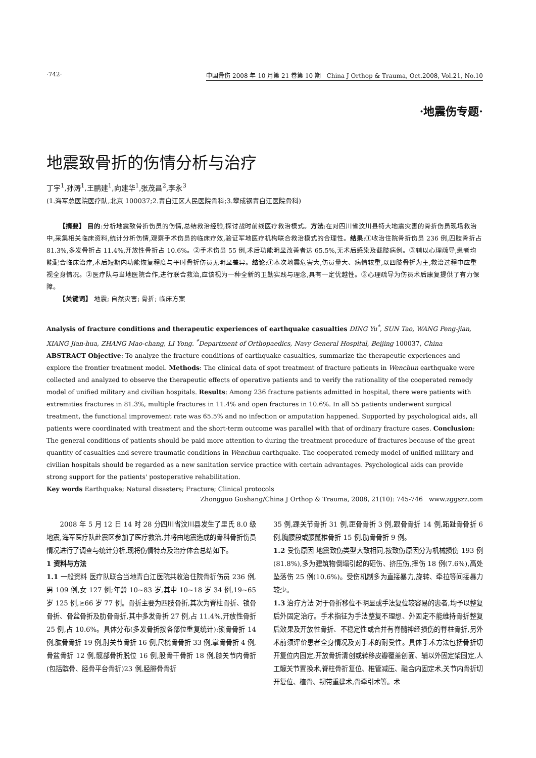·742· 中国骨伤 2008 年 10 月第 21 卷第 10 期 China J Orthop & Trauma, Oct.2008, Vol.21, No.10
·地震伤专题·
地震致骨折的伤情分析与治疗
丁宇<sup>1</sup>,孙涛<sup>1</sup>,王鹏建<sup>1</sup>,向建华<sup>1</sup>,张茂昌<sup>2</sup>,李永<sup>3</sup>
(1.海军总医院医疗队,北京 100037;2.青白江区人民医院骨科;3.攀成钢青白江医院骨科)
【摘要】 目的:分析地震致骨折伤员的伤情,总结救治经验,探讨战时前线医疗救治模式。方法:在对四川省汶川县特大地震灾害的骨折伤员现场救治中,采集相关临床资料,统计分析伤情,观察手术伤员的临床疗效,验证军地医疗机构联合救治模式的合理性。结果:①收治住院骨折伤员 236 例,四肢骨折占 81.3%,多发骨折占 11.4%,开放性骨折占 10.6%。②手术伤员 55 例,术后功能明显改善者达 65.5%,无术后感染及截肢病例。③辅以心理疏导,患者均能配合临床治疗,术后短期内功能恢复程度与平时骨折伤员无明显差异。结论:①本次地震危害大,伤员量大、病情较重,以四肢骨折为主,救治过程中应重视全身情况。②医疗队与当地医院合作,进行联合救治,应该视为一种全新的卫勤实践与理念,具有一定优越性。③心理疏导为伤员术后康复提供了有力保障。
【关键词】 地震; 自然灾害; 骨折; 临床方案
Analysis of fracture conditions and therapeutic experiences of earthquake casualties DING Yu<sup>*</sup>, SUN Tao, WANG Peng-jian, XIANG Jian-hua, ZHANG Mao-chang, LI Yong. <sup>*</sup>Department of Orthopaedics, Navy General Hospital, Beijing 100037, China
ABSTRACT Objective: To analyze the fracture conditions of earthquake casualties, summarize the therapeutic experiences and explore the frontier treatment model. Methods: The clinical data of spot treatment of fracture patients in Wenchun earthquake were collected and analyzed to observe the therapeutic effects of operative patients and to verify the rationality of the cooperated remedy model of unified military and civilian hospitals. Results: Among 236 fracture patients admitted in hospital, there were patients with extremities fractures in 81.3%, multiple fractures in 11.4% and open fractures in 10.6%. In all 55 patients underwent surgical treatment, the functional improvement rate was 65.5% and no infection or amputation happened. Supported by psychological aids, all patients were coordinated with treatment and the short-term outcome was parallel with that of ordinary fracture cases. Conclusion: The general conditions of patients should be paid more attention to during the treatment procedure of fractures because of the great quantity of casualties and severe traumatic conditions in Wenchun earthquake. The cooperated remedy model of unified military and civilian hospitals should be regarded as a new sanitation service practice with certain advantages. Psychological aids can provide strong support for the patients' postoperative rehabilitation.
Key words Earthquake; Natural disasters; Fracture; Clinical protocols
Zhongguo Gushang/China J Orthop & Trauma, 2008, 21(10): 745-746 www.zggszz.com
2008 年 5 月 12 日 14 时 28 分四川省汶川县发生了里氏 8.0 级地震,海军医疗队赴震区参加了医疗救治,并将由地震造成的骨科骨折伤员情况进行了调查与统计分析,现将伤情特点及治疗体会总结如下。
1 资料与方法
1.1 一般资料 医疗队联合当地青白江医院共收治住院骨折伤员 236 例,男 109 例,女 127 例;年龄 10~83 岁,其中 10~18 岁 34 例,19~65 岁 125 例,≥66 岁 77 例。骨折主要为四肢骨折,其次为脊柱骨折、锁骨骨折、骨盆骨折及肋骨骨折,其中多发骨折 27 例,占 11.4%,开放性骨折 25 例,占 10.6%。具体分布(多发骨折按各部位重复统计):锁骨骨折 14 例,肱骨骨折 19 例,肘关节骨折 16 例,尺桡骨骨折 33 例,掌骨骨折 4 例,骨盆骨折 12 例,髋部骨折脱位 16 例,股骨干骨折 18 例,膝关节内骨折(包括髌骨、胫骨平台骨折)23 例,胫腓骨骨折
35 例,踝关节骨折 31 例,距骨骨折 3 例,跟骨骨折 14 例,跖趾骨骨折 6 例,胸腰段或腰骶椎骨折 15 例,肋骨骨折 9 例。
1.2 受伤原因 地震致伤类型大致相同,按致伤原因分为机械损伤 193 例(81.8%),多为建筑物倒塌引起的砸伤、挤压伤,摔伤 18 例(7.6%),高处坠落伤 25 例(10.6%)。受伤机制多为直接暴力,旋转、牵拉等间接暴力较少。
1.3 治疗方法 对于骨折移位不明显或手法复位较容易的患者,均予以整复后外固定治疗。手术指征为手法整复不理想、外固定不能维持骨折整复后效果及开放性骨折、不稳定性或合并有脊髓神经损伤的脊柱骨折,另外术前须评价患者全身情况及对手术的耐受性。具体手术方法包括骨折切开复位内固定,开放骨折清创或转移皮瓣覆盖创面、辅以外固定架固定,人工髋关节置换术,脊柱骨折复位、椎管减压、融合内固定术,关节内骨折切开复位、植骨、韧带重建术,骨牵引术等。术